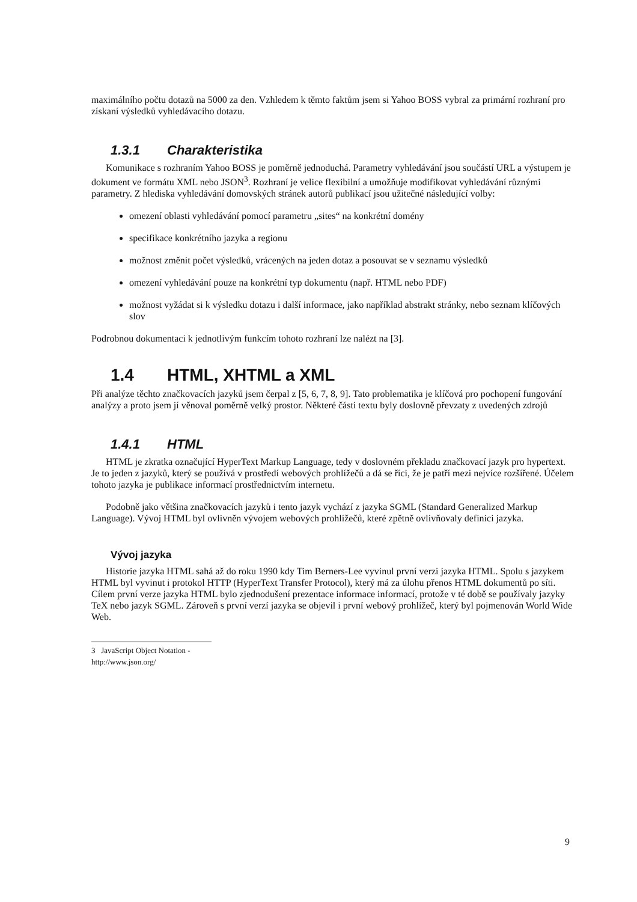maximálního počtu dotazů na 5000 za den. Vzhledem k těmto faktům jsem si Yahoo BOSS vybral za primární rozhraní pro získaní výsledků vyhledávacího dotazu.
1.3.1 Charakteristika
Komunikace s rozhraním Yahoo BOSS je poměrně jednoduchá. Parametry vyhledávání jsou součástí URL a výstupem je dokument ve formátu XML nebo JSON<sup>3</sup>. Rozhraní je velice flexibilní a umožňuje modifikovat vyhledávání různými parametry. Z hlediska vyhledávání domovských stránek autorů publikací jsou užitečné následující volby:
omezení oblasti vyhledávání pomocí parametru „sites“ na konkrétní domény
specifikace konkrétního jazyka a regionu
možnost změnit počet výsledků, vrácených na jeden dotaz a posouvat se v seznamu výsledků
omezení vyhledávání pouze na konkrétní typ dokumentu (např. HTML nebo PDF)
možnost vyžádat si k výsledku dotazu i další informace, jako například abstrakt stránky, nebo seznam klíčových slov
Podrobnou dokumentaci k jednotlivým funkcím tohoto rozhraní lze nalézt na [3].
1.4 HTML, XHTML a XML
Při analýze těchto značkovacích jazyků jsem čerpal z [5, 6, 7, 8, 9]. Tato problematika je klíčová pro pochopení fungování analýzy a proto jsem jí věnoval poměrně velký prostor. Některé části textu byly doslovně převzaty z uvedených zdrojů
1.4.1 HTML
HTML je zkratka označující HyperText Markup Language, tedy v doslovném překladu značkovací jazyk pro hypertext. Je to jeden z jazyků, který se používá v prostředí webových prohlížečů a dá se říci, že je patří mezi nejvíce rozšířené. Účelem tohoto jazyka je publikace informací prostřednictvím internetu.
Podobně jako většina značkovacích jazyků i tento jazyk vychází z jazyka SGML (Standard Generalized Markup Language). Vývoj HTML byl ovlivněn vývojem webových prohlížečů, které zpětně ovlivňovaly definici jazyka.
Vývoj jazyka
Historie jazyka HTML sahá až do roku 1990 kdy Tim Berners-Lee vyvinul první verzi jazyka HTML. Spolu s jazykem HTML byl vyvinut i protokol HTTP (HyperText Transfer Protocol), který má za úlohu přenos HTML dokumentů po síti. Cílem první verze jazyka HTML bylo zjednodušení prezentace informace informací, protože v té době se používaly jazyky TeX nebo jazyk SGML. Zároveň s první verzí jazyka se objevil i první webový prohlížeč, který byl pojmenován World Wide Web.
3 JavaScript Object Notation - http://www.json.org/
9